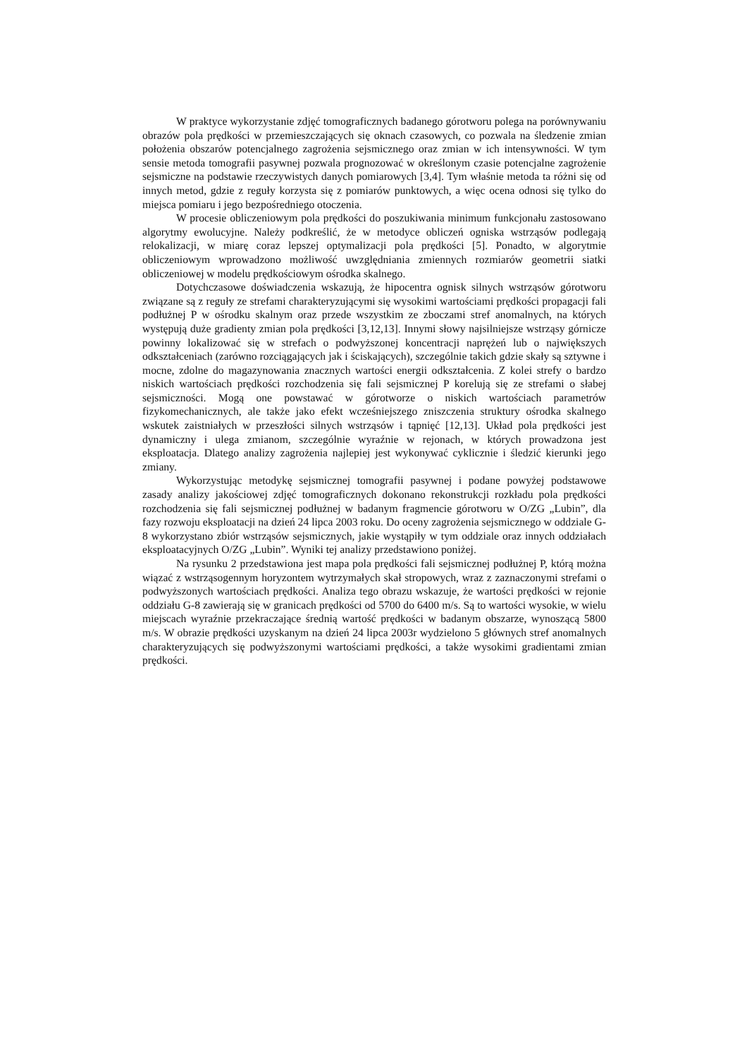W praktyce wykorzystanie zdjęć tomograficznych badanego górotworu polega na porównywaniu obrazów pola prędkości w przemieszczających się oknach czasowych, co pozwala na śledzenie zmian położenia obszarów potencjalnego zagrożenia sejsmicznego oraz zmian w ich intensywności. W tym sensie metoda tomografii pasywnej pozwala prognozować w określonym czasie potencjalne zagrożenie sejsmiczne na podstawie rzeczywistych danych pomiarowych [3,4]. Tym właśnie metoda ta różni się od innych metod, gdzie z reguły korzysta się z pomiarów punktowych, a więc ocena odnosi się tylko do miejsca pomiaru i jego bezpośredniego otoczenia.
W procesie obliczeniowym pola prędkości do poszukiwania minimum funkcjonału zastosowano algorytmy ewolucyjne. Należy podkreślić, że w metodyce obliczeń ogniska wstrząsów podlegają relokalizacji, w miarę coraz lepszej optymalizacji pola prędkości [5]. Ponadto, w algorytmie obliczeniowym wprowadzono możliwość uwzględniania zmiennych rozmiarów geometrii siatki obliczeniowej w modelu prędkościowym ośrodka skalnego.
Dotychczasowe doświadczenia wskazują, że hipocentra ognisk silnych wstrząsów górotworu związane są z reguły ze strefami charakteryzującymi się wysokimi wartościami prędkości propagacji fali podłużnej P w ośrodku skalnym oraz przede wszystkim ze zboczami stref anomalnych, na których występują duże gradienty zmian pola prędkości [3,12,13]. Innymi słowy najsilniejsze wstrząsy górnicze powinny lokalizować się w strefach o podwyższonej koncentracji naprężeń lub o największych odkształceniach (zarówno rozciągających jak i ściskających), szczególnie takich gdzie skały są sztywne i mocne, zdolne do magazynowania znacznych wartości energii odkształcenia. Z kolei strefy o bardzo niskich wartościach prędkości rozchodzenia się fali sejsmicznej P korelują się ze strefami o słabej sejsmiczności. Mogą one powstawać w górotworze o niskich wartościach parametrów fizykomechanicznych, ale także jako efekt wcześniejszego zniszczenia struktury ośrodka skalnego wskutek zaistniałych w przeszłości silnych wstrząsów i tąpnięć [12,13]. Układ pola prędkości jest dynamiczny i ulega zmianom, szczególnie wyraźnie w rejonach, w których prowadzona jest eksploatacja. Dlatego analizy zagrożenia najlepiej jest wykonywać cyklicznie i śledzić kierunki jego zmiany.
Wykorzystując metodykę sejsmicznej tomografii pasywnej i podane powyżej podstawowe zasady analizy jakościowej zdjęć tomograficznych dokonano rekonstrukcji rozkładu pola prędkości rozchodzenia się fali sejsmicznej podłużnej w badanym fragmencie górotworu w O/ZG „Lubin”, dla fazy rozwoju eksploatacji na dzień 24 lipca 2003 roku. Do oceny zagrożenia sejsmicznego w oddziale G-8 wykorzystano zbiór wstrząsów sejsmicznych, jakie wystąpiły w tym oddziale oraz innych oddziałach eksploatacyjnych O/ZG „Lubin”. Wyniki tej analizy przedstawiono poniżej.
Na rysunku 2 przedstawiona jest mapa pola prędkości fali sejsmicznej podłużnej P, którą można wiązać z wstrząsogennym horyzontem wytrzymałych skał stropowych, wraz z zaznaczonymi strefami o podwyższonych wartościach prędkości. Analiza tego obrazu wskazuje, że wartości prędkości w rejonie oddziału G-8 zawierają się w granicach prędkości od 5700 do 6400 m/s. Są to wartości wysokie, w wielu miejscach wyraźnie przekraczające średnią wartość prędkości w badanym obszarze, wynoszącą 5800 m/s. W obrazie prędkości uzyskanym na dzień 24 lipca 2003r wydzielono 5 głównych stref anomalnych charakteryzujących się podwyższonymi wartościami prędkości, a także wysokimi gradientami zmian prędkości.